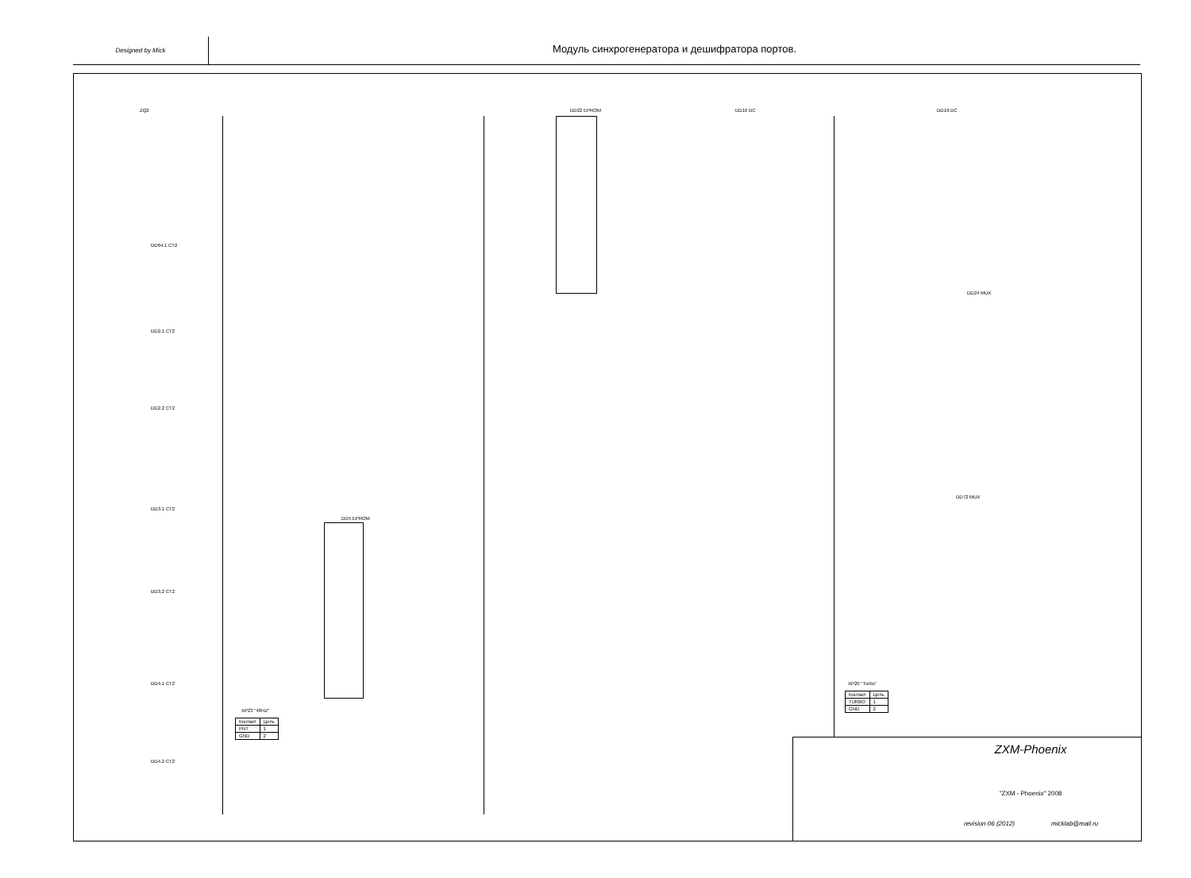Designed by Mick
Модуль синхрогенератора и дешифратора портов.
DD5 EPROM
DD22 EPROM DD16 DC DD19 DC
DD24 MUX
DD72 MUX
ZQ2
DD64.1 CT2
DD2.1 CT2
DD2.2 CT2
DD3.1 CT2
DD3.2 CT2
DD4.1 CT2
DD4.2 CT2
| Контакт | Цепь |
| --- | --- |
| PNT | 1 |
| GND | 2 |
XP23 "48HZ"
| Контакт | Цепь |
| --- | --- |
| TURBO | 1 |
| GND | 2 |
XP20 "Turbo"
ZXM-Phoenix
"ZXM - Phoenix" 2008
revision 06 (2012) micklab@mail.ru